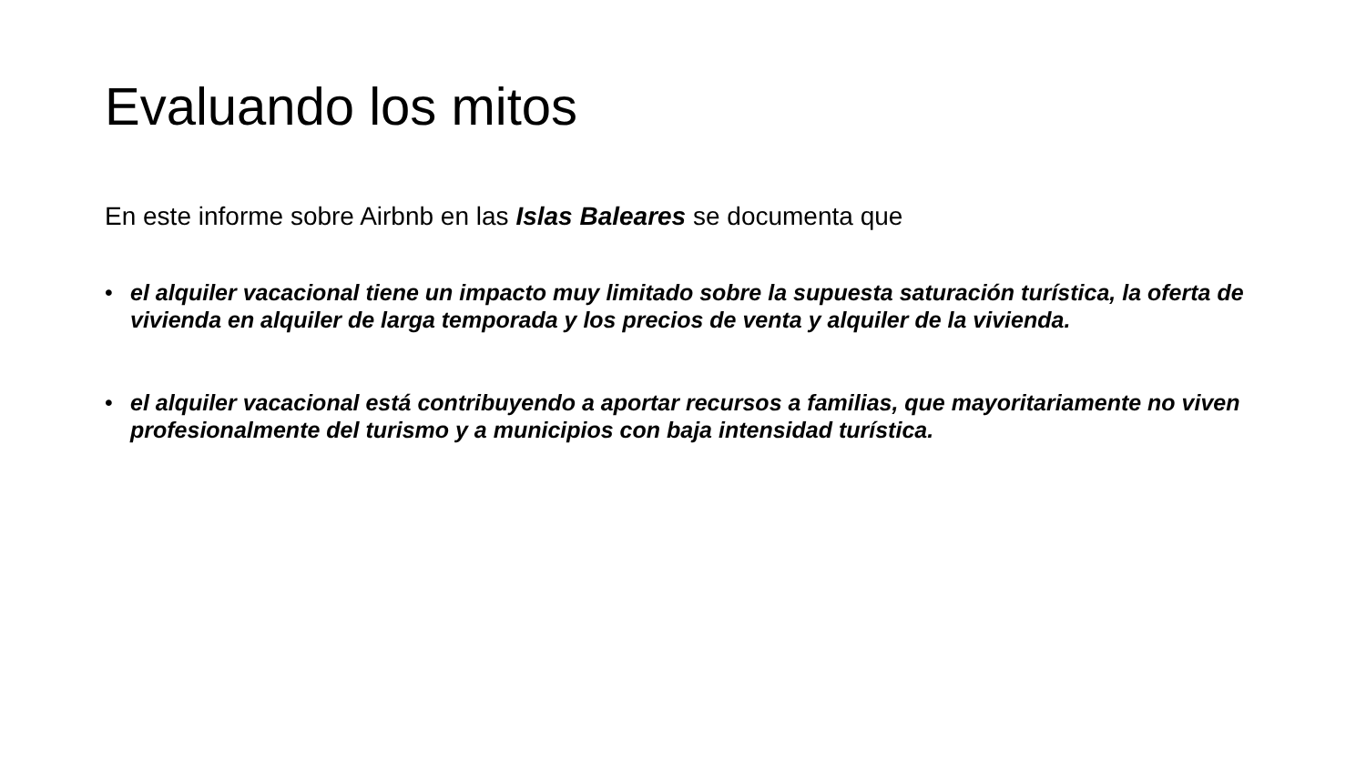Evaluando los mitos
En este informe sobre Airbnb en las Islas Baleares se documenta que
• el alquiler vacacional tiene un impacto muy limitado sobre la supuesta saturación turística, la oferta de vivienda en alquiler de larga temporada y los precios de venta y alquiler de la vivienda.
• el alquiler vacacional está contribuyendo a aportar recursos a familias, que mayoritariamente no viven profesionalmente del turismo y a municipios con baja intensidad turística.